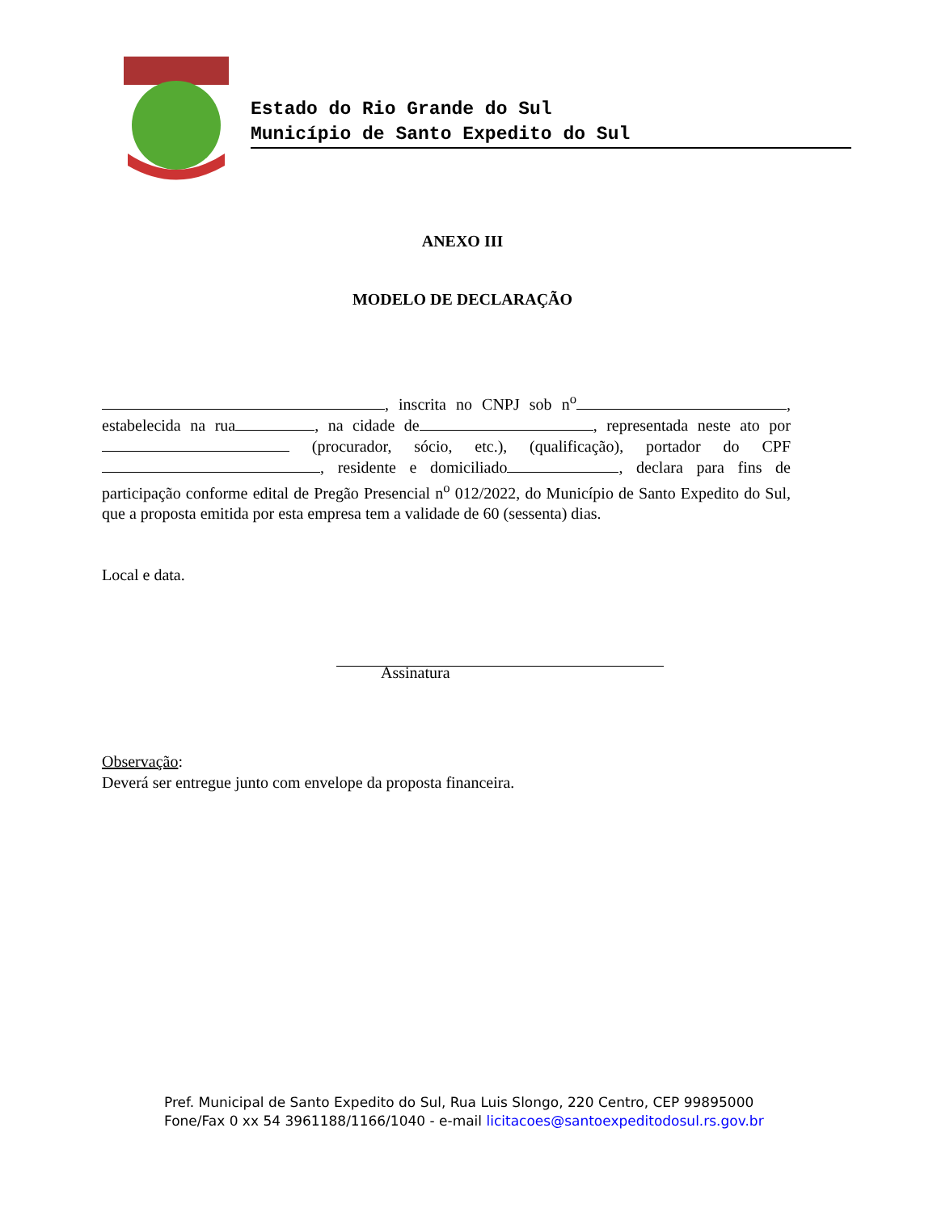Estado do Rio Grande do Sul
Município de Santo Expedito do Sul
ANEXO III
MODELO DE DECLARAÇÃO
, inscrita no CNPJ sob n<sup>o</sup> , estabelecida na rua , na cidade de , representada neste ato por (procurador, sócio, etc.), (qualificação), portador do CPF , residente e domiciliado , declara para fins de participação conforme edital de Pregão Presencial n<sup>o</sup> 012/2022, do Município de Santo Expedito do Sul, que a proposta emitida por esta empresa tem a validade de 60 (sessenta) dias.
Local e data.
Assinatura
Observação:
Deverá ser entregue junto com envelope da proposta financeira.
Pref. Municipal de Santo Expedito do Sul, Rua Luis Slongo, 220 Centro, CEP 99895000
Fone/Fax 0 xx 54 3961188/1166/1040 - e-mail licitacoes@santoexpeditodosul.rs.gov.br